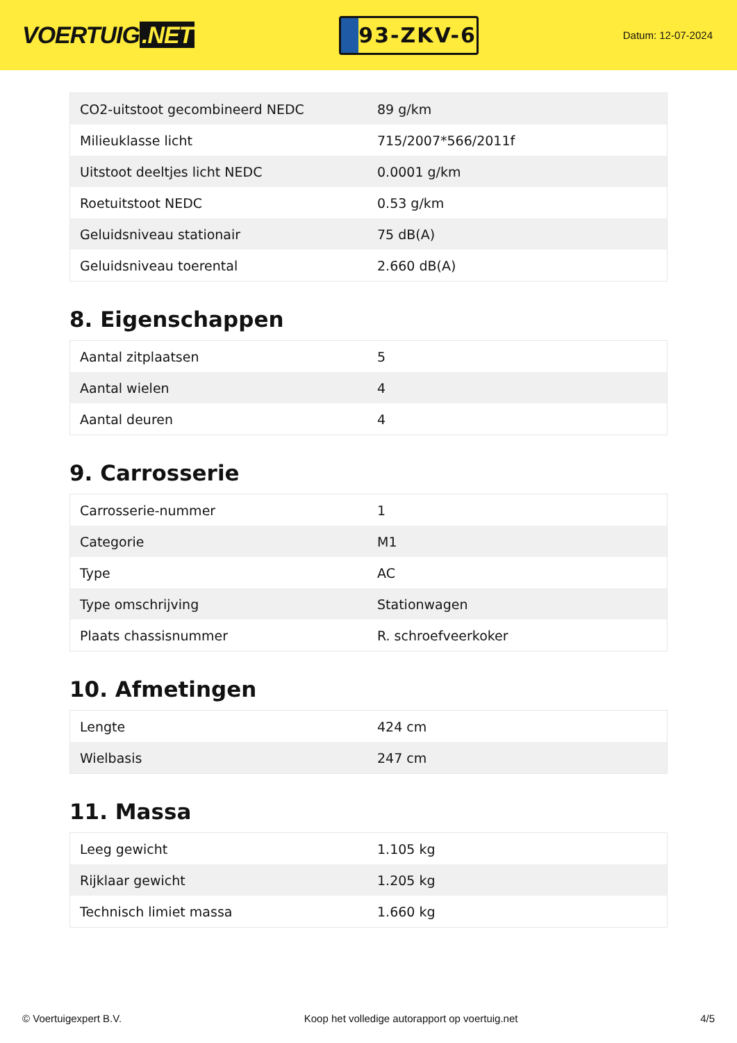VOERTUIG.NET
93-ZKV-6
Datum: 12-07-2024
| CO2-uitstoot gecombineerd NEDC | 89 g/km |
| Milieuklasse licht | 715/2007*566/2011f |
| Uitstoot deeltjes licht NEDC | 0.0001 g/km |
| Roetuitstoot NEDC | 0.53 g/km |
| Geluidsniveau stationair | 75 dB(A) |
| Geluidsniveau toerental | 2.660 dB(A) |
8. Eigenschappen
| Aantal zitplaatsen | 5 |
| Aantal wielen | 4 |
| Aantal deuren | 4 |
9. Carrosserie
| Carrosserie-nummer | 1 |
| Categorie | M1 |
| Type | AC |
| Type omschrijving | Stationwagen |
| Plaats chassisnummer | R. schroefveerkoker |
10. Afmetingen
| Lengte | 424 cm |
| Wielbasis | 247 cm |
11. Massa
| Leeg gewicht | 1.105 kg |
| Rijklaar gewicht | 1.205 kg |
| Technisch limiet massa | 1.660 kg |
© Voertuigexpert B.V. Koop het volledige autorapport op voertuig.net 4/5